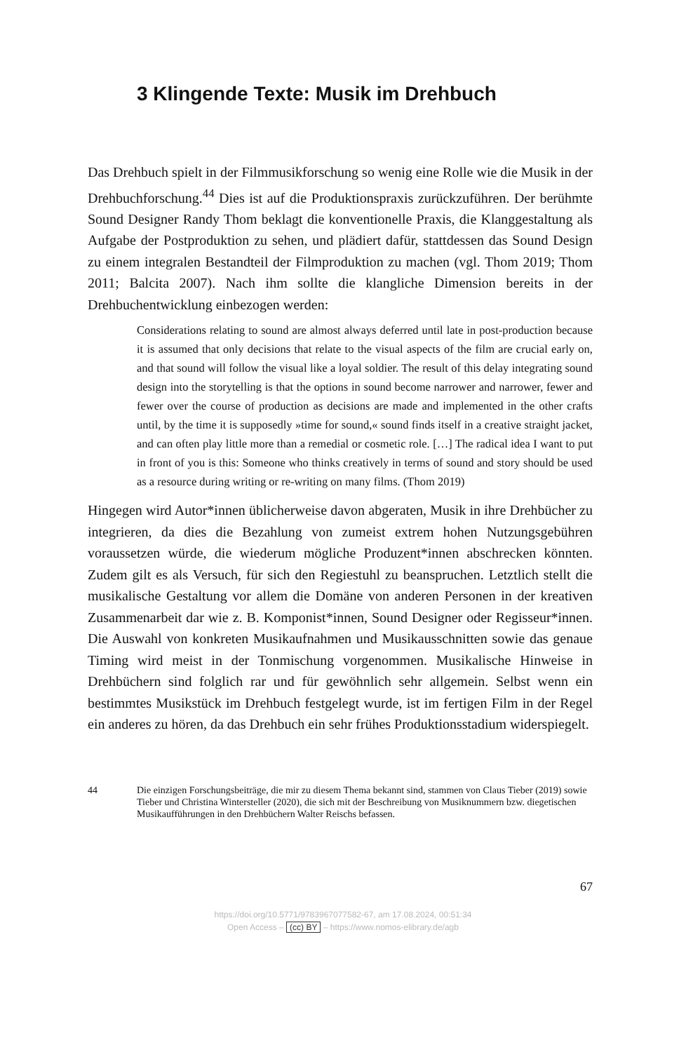3 Klingende Texte: Musik im Drehbuch
Das Drehbuch spielt in der Filmmusikforschung so wenig eine Rolle wie die Musik in der Drehbuchforschung.<sup>44</sup> Dies ist auf die Produktionspraxis zurückzuführen. Der berühmte Sound Designer Randy Thom beklagt die konventionelle Praxis, die Klanggestaltung als Aufgabe der Postproduktion zu sehen, und plädiert dafür, stattdessen das Sound Design zu einem integralen Bestandteil der Filmproduktion zu machen (vgl. Thom 2019; Thom 2011; Balcita 2007). Nach ihm sollte die klangliche Dimension bereits in der Drehbuchentwicklung einbezogen werden:
Considerations relating to sound are almost always deferred until late in post-production because it is assumed that only decisions that relate to the visual aspects of the film are crucial early on, and that sound will follow the visual like a loyal soldier. The result of this delay integrating sound design into the storytelling is that the options in sound become narrower and narrower, fewer and fewer over the course of production as decisions are made and implemented in the other crafts until, by the time it is supposedly »time for sound,« sound finds itself in a creative straight jacket, and can often play little more than a remedial or cosmetic role. […] The radical idea I want to put in front of you is this: Someone who thinks creatively in terms of sound and story should be used as a resource during writing or re-writing on many films. (Thom 2019)
Hingegen wird Autor*innen üblicherweise davon abgeraten, Musik in ihre Drehbücher zu integrieren, da dies die Bezahlung von zumeist extrem hohen Nutzungsgebühren voraussetzen würde, die wiederum mögliche Produzent*innen abschrecken könnten. Zudem gilt es als Versuch, für sich den Regiestuhl zu beanspruchen. Letztlich stellt die musikalische Gestaltung vor allem die Domäne von anderen Personen in der kreativen Zusammenarbeit dar wie z. B. Komponist*innen, Sound Designer oder Regisseur*innen. Die Auswahl von konkreten Musikaufnahmen und Musikausschnitten sowie das genaue Timing wird meist in der Tonmischung vorgenommen. Musikalische Hinweise in Drehbüchern sind folglich rar und für gewöhnlich sehr allgemein. Selbst wenn ein bestimmtes Musikstück im Drehbuch festgelegt wurde, ist im fertigen Film in der Regel ein anderes zu hören, da das Drehbuch ein sehr frühes Produktionsstadium widerspiegelt.
44 Die einzigen Forschungsbeiträge, die mir zu diesem Thema bekannt sind, stammen von Claus Tieber (2019) sowie Tieber und Christina Wintersteller (2020), die sich mit der Beschreibung von Musiknummern bzw. diegetischen Musikaufführungen in den Drehbüchern Walter Reischs befassen.
67
https://doi.org/10.5771/9783967077582-67, am 17.08.2024, 00:51:34
Open Access – (cc) BY – https://www.nomos-elibrary.de/agb